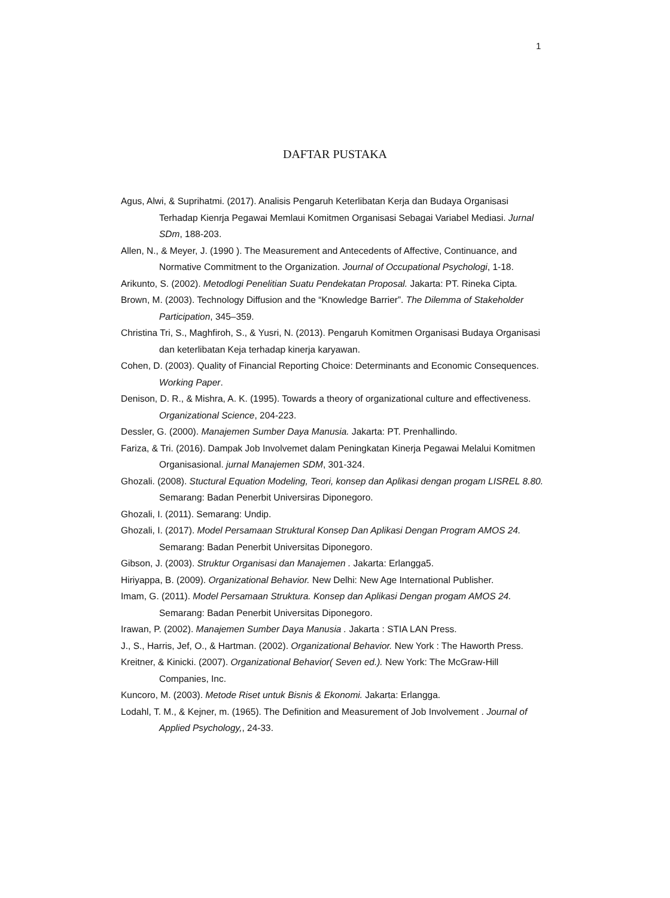1
DAFTAR PUSTAKA
Agus, Alwi, & Suprihatmi. (2017). Analisis Pengaruh Keterlibatan Kerja dan Budaya Organisasi Terhadap Kienrja Pegawai Memlaui Komitmen Organisasi Sebagai Variabel Mediasi. Jurnal SDm, 188-203.
Allen, N., & Meyer, J. (1990 ). The Measurement and Antecedents of Affective, Continuance, and Normative Commitment to the Organization. Journal of Occupational Psychologi, 1-18.
Arikunto, S. (2002). Metodlogi Penelitian Suatu Pendekatan Proposal. Jakarta: PT. Rineka Cipta.
Brown, M. (2003). Technology Diffusion and the “Knowledge Barrier”. The Dilemma of Stakeholder Participation, 345–359.
Christina Tri, S., Maghfiroh, S., & Yusri, N. (2013). Pengaruh Komitmen Organisasi Budaya Organisasi dan keterlibatan Keja terhadap kinerja karyawan.
Cohen, D. (2003). Quality of Financial Reporting Choice: Determinants and Economic Consequences. Working Paper.
Denison, D. R., & Mishra, A. K. (1995). Towards a theory of organizational culture and effectiveness. Organizational Science, 204-223.
Dessler, G. (2000). Manajemen Sumber Daya Manusia. Jakarta: PT. Prenhallindo.
Fariza, & Tri. (2016). Dampak Job Involvemet dalam Peningkatan Kinerja Pegawai Melalui Komitmen Organisasional. jurnal Manajemen SDM, 301-324.
Ghozali. (2008). Stuctural Equation Modeling, Teori, konsep dan Aplikasi dengan progam LISREL 8.80. Semarang: Badan Penerbit Universiras Diponegoro.
Ghozali, I. (2011). Semarang: Undip.
Ghozali, I. (2017). Model Persamaan Struktural Konsep Dan Aplikasi Dengan Program AMOS 24. Semarang: Badan Penerbit Universitas Diponegoro.
Gibson, J. (2003). Struktur Organisasi dan Manajemen . Jakarta: Erlangga5.
Hiriyappa, B. (2009). Organizational Behavior. New Delhi: New Age International Publisher.
Imam, G. (2011). Model Persamaan Struktura. Konsep dan Aplikasi Dengan progam AMOS 24. Semarang: Badan Penerbit Universitas Diponegoro.
Irawan, P. (2002). Manajemen Sumber Daya Manusia . Jakarta : STIA LAN Press.
J., S., Harris, Jef, O., & Hartman. (2002). Organizational Behavior. New York : The Haworth Press.
Kreitner, & Kinicki. (2007). Organizational Behavior( Seven ed.). New York: The McGraw-Hill Companies, Inc.
Kuncoro, M. (2003). Metode Riset untuk Bisnis & Ekonomi. Jakarta: Erlangga.
Lodahl, T. M., & Kejner, m. (1965). The Definition and Measurement of Job Involvement . Journal of Applied Psychology,, 24-33.